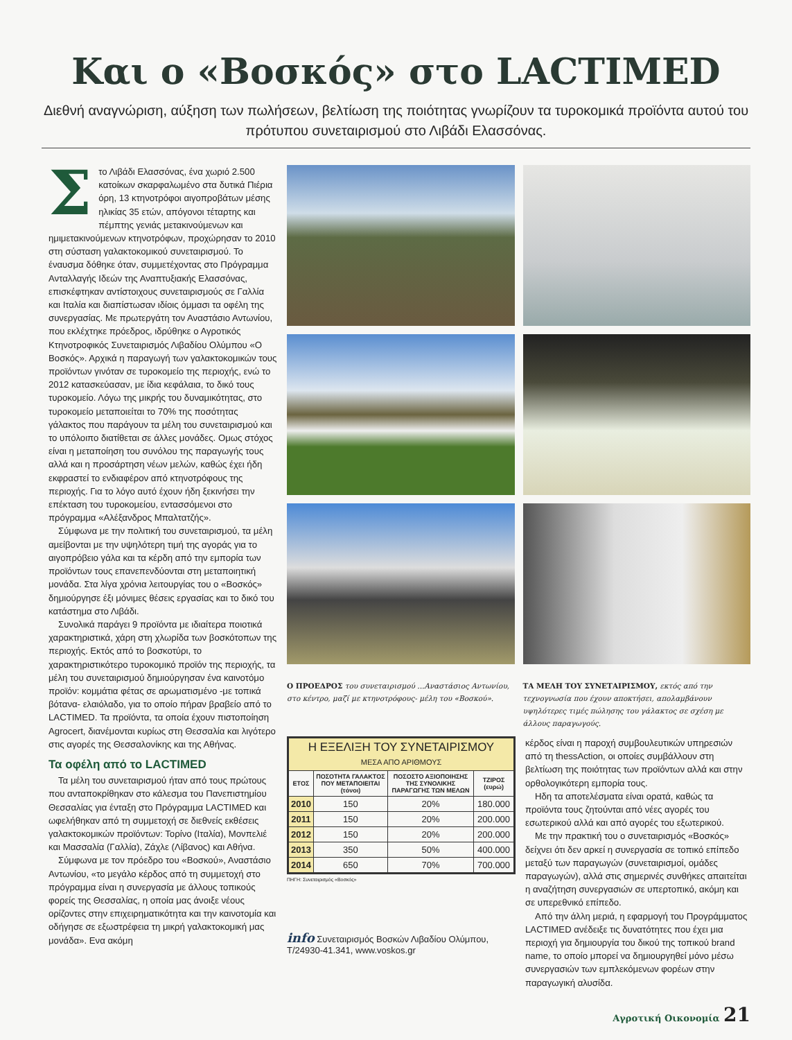Και ο «Βοσκός» στο LACTIMED
Διεθνή αναγνώριση, αύξηση των πωλήσεων, βελτίωση της ποιότητας γνωρίζουν τα τυροκομικά προϊόντα αυτού του πρότυπου συνεταιρισμού στο Λιβάδι Ελασσόνας.
Στο Λιβάδι Ελασσόνας, ένα χωριό 2.500 κατοίκων σκαρφαλωμένο στα δυτικά Πιέρια όρη, 13 κτηνοτρόφοι αιγοπροβάτων μέσης ηλικίας 35 ετών, απόγονοι τέταρτης και πέμπτης γενιάς μετακινούμενων και ημιμετακινούμενων κτηνοτρόφων, προχώρησαν το 2010 στη σύσταση γαλακτοκομικού συνεταιρισμού. Το έναυσμα δόθηκε όταν, συμμετέχοντας στο Πρόγραμμα Ανταλλαγής Ιδεών της Αναπτυξιακής Ελασσόνας, επισκέφτηκαν αντίστοιχους συνεταιρισμούς σε Γαλλία και Ιταλία και διαπίστωσαν ιδίοις όμμασι τα οφέλη της συνεργασίας. Με πρωτεργάτη τον Αναστάσιο Αντωνίου, που εκλέχτηκε πρόεδρος, ιδρύθηκε ο Αγροτικός Κτηνοτροφικός Συνεταιρισμός Λιβαδίου Ολύμπου «Ο Βοσκός». Αρχικά η παραγωγή των γαλακτοκομικών τους προϊόντων γινόταν σε τυροκομείο της περιοχής, ενώ το 2012 κατασκεύασαν, με ίδια κεφάλαια, το δικό τους τυροκομείο. Λόγω της μικρής του δυναμικότητας, στο τυροκομείο μεταποιείται το 70% της ποσότητας γάλακτος που παράγουν τα μέλη του συνεταιρισμού και το υπόλοιπο διατίθεται σε άλλες μονάδες. Ομως στόχος είναι η μεταποίηση του συνόλου της παραγωγής τους αλλά και η προσάρτηση νέων μελών, καθώς έχει ήδη εκφραστεί το ενδιαφέρον από κτηνοτρόφους της περιοχής. Για το λόγο αυτό έχουν ήδη ξεκινήσει την επέκταση του τυροκομείου, εντασσόμενοι στο πρόγραμμα «Αλέξανδρος Μπαλτατζής».
Σύμφωνα με την πολιτική του συνεταιρισμού, τα μέλη αμείβονται με την υψηλότερη τιμή της αγοράς για το αιγοπρόβειο γάλα και τα κέρδη από την εμπορία των προϊόντων τους επανεπενδύονται στη μεταποιητική μονάδα. Στα λίγα χρόνια λειτουργίας του ο «Βοσκός» δημιούργησε έξι μόνιμες θέσεις εργασίας και το δικό του κατάστημα στο Λιβάδι.
Συνολικά παράγει 9 προϊόντα με ιδιαίτερα ποιοτικά χαρακτηριστικά, χάρη στη χλωρίδα των βοσκότοπων της περιοχής. Εκτός από το βοσκοτύρι, το χαρακτηριστικότερο τυροκομικό προϊόν της περιοχής, τα μέλη του συνεταιρισμού δημιούργησαν ένα καινοτόμο προϊόν: κομμάτια φέτας σε αρωματισμένο -με τοπικά βότανα- ελαιόλαδο, για το οποίο πήραν βραβείο από το LACTIMED. Τα προϊόντα, τα οποία έχουν πιστοποίηση Agrocert, διανέμονται κυρίως στη Θεσσαλία και λιγότερο στις αγορές της Θεσσαλονίκης και της Αθήνας.
Τα οφέλη από το LACTIMED
Τα μέλη του συνεταιρισμού ήταν από τους πρώτους που ανταποκρίθηκαν στο κάλεσμα του Πανεπιστημίου Θεσσαλίας για ένταξη στο Πρόγραμμα LACTIMED και ωφελήθηκαν από τη συμμετοχή σε διεθνείς εκθέσεις γαλακτοκομικών προϊόντων: Τορίνο (Ιταλία), Μονπελιέ και Μασσαλία (Γαλλία), Ζάχλε (Λίβανος) και Αθήνα.
Σύμφωνα με τον πρόεδρο του «Βοσκού», Αναστάσιο Αντωνίου, «το μεγάλο κέρδος από τη συμμετοχή στο πρόγραμμα είναι η συνεργασία με άλλους τοπικούς φορείς της Θεσσαλίας, η οποία μας άνοιξε νέους ορίζοντες στην επιχειρηματικότητα και την καινοτομία και οδήγησε σε εξωστρέφεια τη μικρή γαλακτοκομική μας μονάδα». Ενα ακόμη
Ο ΠΡΟΕΔΡΟΣ του συνεταιρισμού ...Αναστάσιος Αντωνίου, στο κέντρο, μαζί με κτηνοτρόφους- μέλη του «Βοσκού».
ΤΑ ΜΕΛΗ ΤΟΥ ΣΥΝΕΤΑΙΡΙΣΜΟΥ, εκτός από την τεχνογνωσία που έχουν αποκτήσει, απολαμβάνουν υψηλότερες τιμές πώλησης του γάλακτος σε σχέση με άλλους παραγωγούς.
| Η ΕΞΕΛΙΞΗ ΤΟΥ ΣΥΝΕΤΑΙΡΙΣΜΟΥ ΜΕΣΑ ΑΠΟ ΑΡΙΘΜΟΥΣ | | | |
| ΕΤΟΣ | ΠΟΣΟΤΗΤΑ ΓΑΛΑΚΤΟΣ ΠΟΥ ΜΕΤΑΠΟΙΕΙΤΑΙ (τόνοι) | ΠΟΣΟΣΤΟ ΑΞΙΟΠΟΙΗΣΗΣ ΤΗΣ ΣΥΝΟΛΙΚΗΣ ΠΑΡΑΓΩΓΗΣ ΤΩΝ ΜΕΛΩΝ | ΤΖΙΡΟΣ (ευρώ) |
| 2010 | 150 | 20% | 180.000 |
| 2011 | 150 | 20% | 200.000 |
| 2012 | 150 | 20% | 200.000 |
| 2013 | 350 | 50% | 400.000 |
| 2014 | 650 | 70% | 700.000 |
ΠΗΓΗ: Συνεταιρισμός «Βοσκός»
info Συνεταιρισμός Βοσκών Λιβαδίου Ολύμπου, Τ/24930-41.341, www.voskos.gr
κέρδος είναι η παροχή συμβουλευτικών υπηρεσιών από τη thessAction, οι οποίες συμβάλλουν στη βελτίωση της ποιότητας των προϊόντων αλλά και στην ορθολογικότερη εμπορία τους.
Ηδη τα αποτελέσματα είναι ορατά, καθώς τα προϊόντα τους ζητούνται από νέες αγορές του εσωτερικού αλλά και από αγορές του εξωτερικού.
Με την πρακτική του ο συνεταιρισμός «Βοσκός» δείχνει ότι δεν αρκεί η συνεργασία σε τοπικό επίπεδο μεταξύ των παραγωγών (συνεταιρισμοί, ομάδες παραγωγών), αλλά στις σημερινές συνθήκες απαιτείται η αναζήτηση συνεργασιών σε υπερτοπικό, ακόμη και σε υπερεθνικό επίπεδο.
Από την άλλη μεριά, η εφαρμογή του Προγράμματος LACTIMED ανέδειξε τις δυνατότητες που έχει μια περιοχή για δημιουργία του δικού της τοπικού brand name, το οποίο μπορεί να δημιουργηθεί μόνο μέσω συνεργασιών των εμπλεκόμενων φορέων στην παραγωγική αλυσίδα.
Αγροτική Οικονομία 21